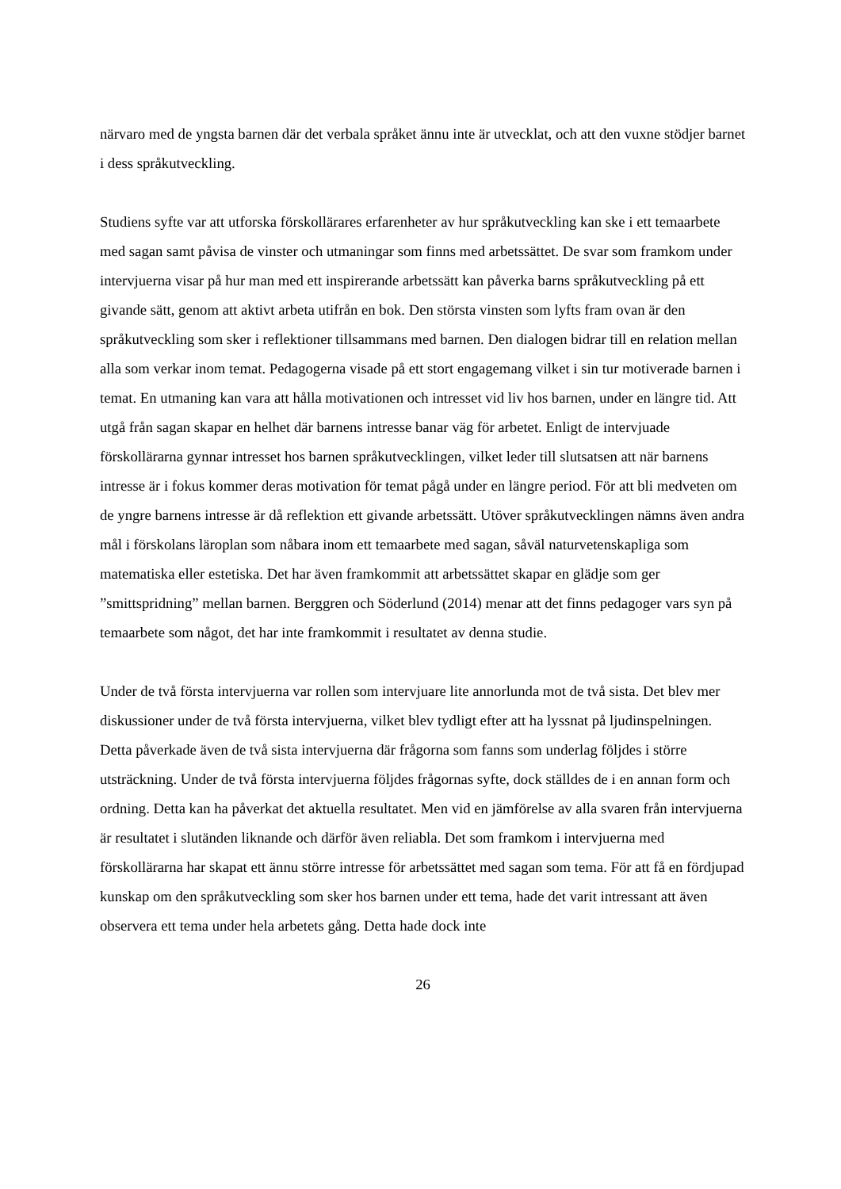närvaro med de yngsta barnen där det verbala språket ännu inte är utvecklat, och att den vuxne stödjer barnet i dess språkutveckling.
Studiens syfte var att utforska förskollärares erfarenheter av hur språkutveckling kan ske i ett temaarbete med sagan samt påvisa de vinster och utmaningar som finns med arbetssättet. De svar som framkom under intervjuerna visar på hur man med ett inspirerande arbetssätt kan påverka barns språkutveckling på ett givande sätt, genom att aktivt arbeta utifrån en bok. Den största vinsten som lyfts fram ovan är den språkutveckling som sker i reflektioner tillsammans med barnen. Den dialogen bidrar till en relation mellan alla som verkar inom temat. Pedagogerna visade på ett stort engagemang vilket i sin tur motiverade barnen i temat. En utmaning kan vara att hålla motivationen och intresset vid liv hos barnen, under en längre tid. Att utgå från sagan skapar en helhet där barnens intresse banar väg för arbetet. Enligt de intervjuade förskollärarna gynnar intresset hos barnen språkutvecklingen, vilket leder till slutsatsen att när barnens intresse är i fokus kommer deras motivation för temat pågå under en längre period. För att bli medveten om de yngre barnens intresse är då reflektion ett givande arbetssätt. Utöver språkutvecklingen nämns även andra mål i förskolans läroplan som nåbara inom ett temaarbete med sagan, såväl naturvetenskapliga som matematiska eller estetiska. Det har även framkommit att arbetssättet skapar en glädje som ger ”smittspridning” mellan barnen. Berggren och Söderlund (2014) menar att det finns pedagoger vars syn på temaarbete som något, det har inte framkommit i resultatet av denna studie.
Under de två första intervjuerna var rollen som intervjuare lite annorlunda mot de två sista. Det blev mer diskussioner under de två första intervjuerna, vilket blev tydligt efter att ha lyssnat på ljudinspelningen. Detta påverkade även de två sista intervjuerna där frågorna som fanns som underlag följdes i större utsträckning. Under de två första intervjuerna följdes frågornas syfte, dock ställdes de i en annan form och ordning. Detta kan ha påverkat det aktuella resultatet. Men vid en jämförelse av alla svaren från intervjuerna är resultatet i slutänden liknande och därför även reliabla. Det som framkom i intervjuerna med förskollärarna har skapat ett ännu större intresse för arbetssättet med sagan som tema. För att få en fördjupad kunskap om den språkutveckling som sker hos barnen under ett tema, hade det varit intressant att även observera ett tema under hela arbetets gång. Detta hade dock inte
26